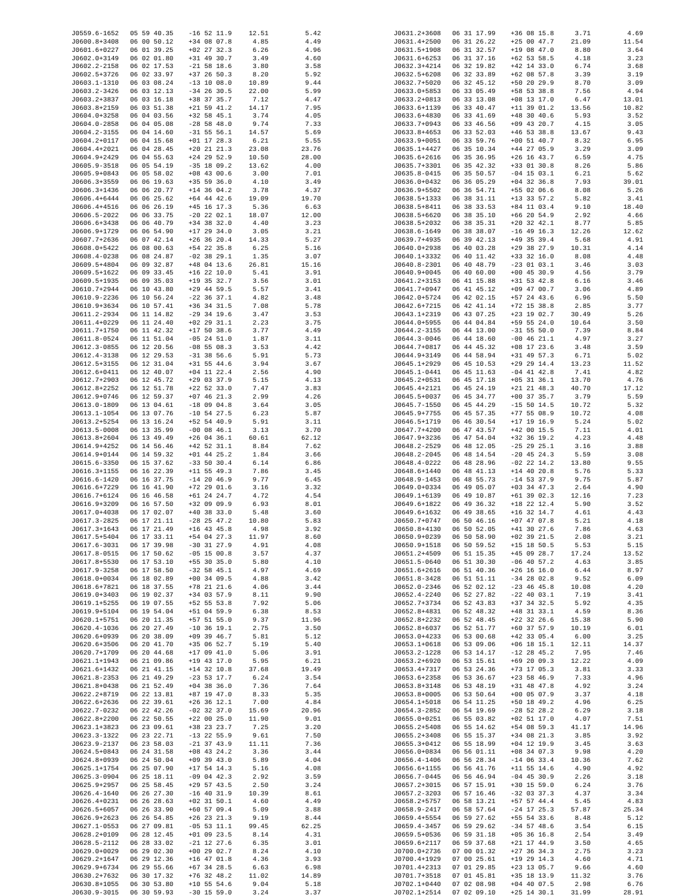| J0559.6-1652 | 05 59 40.35 | -16 52 11.9 | 12.51 | 5.42 |
| J0600.8+3408 | 06 00 50.12 | +34 08 07.8 | 4.85 | 4.49 |
| J0601.6+0227 | 06 01 39.25 | +02 27 32.3 | 6.26 | 4.96 |
| J0602.0+3149 | 06 02 01.80 | +31 49 30.7 | 3.49 | 4.60 |
| J0602.2-2158 | 06 02 17.53 | -21 58 18.6 | 3.80 | 3.58 |
| J0602.5+3726 | 06 02 33.97 | +37 26 50.3 | 8.20 | 5.92 |
| J0603.1-1310 | 06 03 08.24 | -13 10 08.0 | 10.89 | 9.44 |
| J0603.2-3426 | 06 03 12.13 | -34 26 30.5 | 22.00 | 5.99 |
| J0603.2+3837 | 06 03 16.18 | +38 37 35.7 | 7.12 | 4.47 |
| J0603.8+2159 | 06 03 51.38 | +21 59 41.2 | 14.17 | 7.95 |
| J0604.0+3258 | 06 04 03.56 | +32 58 45.1 | 3.74 | 4.05 |
| J0604.0-2858 | 06 04 05.08 | -28 58 48.0 | 9.74 | 7.33 |
| J0604.2-3155 | 06 04 14.60 | -31 55 56.1 | 14.57 | 5.69 |
| J0604.2+0117 | 06 04 15.68 | +01 17 28.3 | 6.21 | 5.55 |
| J0604.4+2021 | 06 04 28.45 | +20 21 21.3 | 23.08 | 23.76 |
| J0604.9+2429 | 06 04 55.63 | +24 29 52.9 | 10.50 | 28.00 |
| J0605.9-3518 | 06 05 54.19 | -35 18 09.2 | 13.62 | 4.00 |
| J0605.9+0843 | 06 05 58.02 | +08 43 00.6 | 3.00 | 7.01 |
| J0606.3+3559 | 06 06 19.63 | +35 59 36.0 | 4.10 | 3.49 |
| J0606.3+1436 | 06 06 20.77 | +14 36 04.2 | 3.78 | 4.37 |
| J0606.4+6444 | 06 06 25.62 | +64 44 42.6 | 19.09 | 19.70 |
| J0606.4+4516 | 06 06 26.19 | +45 16 17.3 | 5.36 | 6.63 |
| J0606.5-2022 | 06 06 33.75 | -20 22 02.1 | 18.07 | 12.00 |
| J0606.6+3438 | 06 06 40.79 | +34 38 32.0 | 4.40 | 3.23 |
| J0606.9+1729 | 06 06 54.90 | +17 29 34.0 | 3.05 | 3.21 |
| J0607.7+2636 | 06 07 42.14 | +26 36 20.4 | 14.33 | 5.27 |
| J0608.0+5422 | 06 08 00.63 | +54 22 35.8 | 6.25 | 5.16 |
| J0608.4-0238 | 06 08 24.87 | -02 38 29.1 | 1.35 | 3.07 |
| J0609.5+4804 | 06 09 32.87 | +48 04 13.6 | 26.81 | 15.16 |
| J0609.5+1622 | 06 09 33.45 | +16 22 10.0 | 5.41 | 3.91 |
| J0609.5+1935 | 06 09 35.03 | +19 35 32.7 | 3.56 | 3.01 |
| J0610.7+2944 | 06 10 43.80 | +29 44 59.5 | 5.57 | 3.41 |
| J0610.9-2236 | 06 10 56.24 | -22 36 37.1 | 4.82 | 3.48 |
| J0610.9+3634 | 06 10 57.41 | +36 34 31.5 | 7.08 | 5.78 |
| J0611.2-2934 | 06 11 14.82 | -29 34 19.6 | 3.47 | 3.53 |
| J0611.4+0229 | 06 11 24.40 | +02 29 31.1 | 2.23 | 3.75 |
| J0611.7+1750 | 06 11 42.32 | +17 50 38.6 | 3.77 | 4.49 |
| J0611.8-0524 | 06 11 51.04 | -05 24 51.0 | 1.87 | 3.11 |
| J0612.3-0855 | 06 12 20.56 | -08 55 08.3 | 3.53 | 4.42 |
| J0612.4-3138 | 06 12 29.53 | -31 38 56.6 | 5.91 | 5.73 |
| J0612.5+3155 | 06 12 31.04 | +31 55 44.6 | 3.94 | 3.67 |
| J0612.6+0411 | 06 12 40.07 | +04 11 22.4 | 2.56 | 4.90 |
| J0612.7+2903 | 06 12 45.72 | +29 03 37.9 | 5.15 | 4.13 |
| J0612.8+2252 | 06 12 51.78 | +22 52 33.0 | 7.47 | 3.83 |
| J0612.9+0746 | 06 12 59.37 | +07 46 21.3 | 2.99 | 4.26 |
| J0613.0-1809 | 06 13 04.61 | -18 09 04.8 | 3.64 | 3.05 |
| J0613.1-1054 | 06 13 07.76 | -10 54 27.5 | 6.23 | 5.87 |
| J0613.2+5254 | 06 13 16.24 | +52 54 40.9 | 5.91 | 3.11 |
| J0613.5-0008 | 06 13 35.99 | -00 08 46.1 | 3.13 | 3.70 |
| J0613.8+2604 | 06 13 49.49 | +26 04 36.1 | 60.61 | 62.12 |
| J0614.9+4252 | 06 14 56.46 | +42 52 31.1 | 8.84 | 7.62 |
| J0614.9+0144 | 06 14 59.32 | +01 44 25.2 | 1.84 | 3.66 |
| J0615.6-3350 | 06 15 37.62 | -33 50 30.4 | 6.14 | 6.86 |
| J0616.3+1155 | 06 16 22.39 | +11 55 49.3 | 7.86 | 3.45 |
| J0616.6-1420 | 06 16 37.75 | -14 20 46.9 | 9.77 | 6.45 |
| J0616.6+7229 | 06 16 41.90 | +72 29 01.6 | 3.16 | 3.32 |
| J0616.7+6124 | 06 16 46.58 | +61 24 24.7 | 4.72 | 4.54 |
| J0616.9+3209 | 06 16 57.50 | +32 09 09.9 | 6.93 | 8.01 |
| J0617.0+4038 | 06 17 02.07 | +40 38 33.0 | 5.48 | 3.60 |
| J0617.3-2825 | 06 17 21.11 | -28 25 47.2 | 10.80 | 5.83 |
| J0617.3+1643 | 06 17 21.49 | +16 43 45.8 | 4.98 | 3.92 |
| J0617.5+5404 | 06 17 33.11 | +54 04 27.3 | 11.97 | 8.60 |
| J0617.6-3031 | 06 17 39.98 | -30 31 27.9 | 4.91 | 4.08 |
| J0617.8-0515 | 06 17 50.62 | -05 15 00.8 | 3.57 | 4.37 |
| J0617.8+5530 | 06 17 53.10 | +55 30 35.0 | 5.80 | 4.10 |
| J0617.9-3258 | 06 17 58.50 | -32 58 45.1 | 4.97 | 4.69 |
| J0618.0+0034 | 06 18 02.89 | +00 34 09.5 | 4.88 | 3.42 |
| J0618.6+7821 | 06 18 37.55 | +78 21 21.6 | 4.06 | 3.44 |
| J0619.0+3403 | 06 19 02.37 | +34 03 57.9 | 8.11 | 9.90 |
| J0619.1+5255 | 06 19 07.55 | +52 55 53.8 | 7.92 | 5.06 |
| J0619.9+5104 | 06 19 54.04 | +51 04 59.9 | 6.38 | 8.53 |
| J0620.1+5751 | 06 20 11.35 | +57 51 55.0 | 9.37 | 11.96 |
| J0620.4-1036 | 06 20 27.49 | -10 36 19.1 | 2.75 | 3.50 |
| J0620.6+0939 | 06 20 38.09 | +09 39 46.7 | 5.81 | 5.12 |
| J0620.6+3506 | 06 20 41.70 | +35 06 52.7 | 5.19 | 5.40 |
| J0620.7+1709 | 06 20 44.68 | +17 09 41.0 | 5.06 | 3.91 |
| J0621.1+1943 | 06 21 09.86 | +19 43 17.0 | 5.95 | 6.21 |
| J0621.6+1432 | 06 21 41.15 | +14 32 10.8 | 37.68 | 19.49 |
| J0621.8-2353 | 06 21 49.29 | -23 53 17.7 | 6.24 | 3.54 |
| J0621.8+0438 | 06 21 52.49 | +04 38 36.0 | 7.36 | 7.64 |
| J0622.2+8719 | 06 22 13.81 | +87 19 47.0 | 8.33 | 5.35 |
| J0622.6+2636 | 06 22 39.61 | +26 36 12.1 | 7.00 | 4.84 |
| J0622.7-0232 | 06 22 42.26 | -02 32 37.0 | 15.69 | 20.96 |
| J0622.8+2200 | 06 22 50.55 | +22 00 25.0 | 11.90 | 9.01 |
| J0623.1+3823 | 06 23 09.61 | +38 23 23.7 | 7.25 | 3.20 |
| J0623.3-1322 | 06 23 22.71 | -13 22 55.9 | 9.61 | 7.50 |
| J0623.9-2137 | 06 23 58.03 | -21 37 43.9 | 11.11 | 7.36 |
| J0624.5+0843 | 06 24 31.58 | +08 43 24.2 | 3.36 | 3.44 |
| J0624.8+0939 | 06 24 50.04 | +09 39 43.0 | 5.89 | 4.04 |
| J0625.1+1754 | 06 25 07.90 | +17 54 14.3 | 5.16 | 4.08 |
| J0625.3-0904 | 06 25 18.11 | -09 04 42.3 | 2.92 | 3.59 |
| J0625.9+2957 | 06 25 58.45 | +29 57 43.5 | 2.50 | 3.24 |
| J0626.4-1640 | 06 26 27.30 | -16 40 31.9 | 10.39 | 8.61 |
| J0626.4+0231 | 06 26 28.63 | +02 31 50.1 | 4.60 | 4.49 |
| J0626.5+6057 | 06 26 33.90 | +60 57 09.4 | 5.09 | 3.88 |
| J0626.9+2623 | 06 26 54.85 | +26 23 21.3 | 9.19 | 8.44 |
| J0627.1-0553 | 06 27 09.81 | -05 53 11.1 | 99.45 | 62.25 |
| J0628.2+0109 | 06 28 12.45 | +01 09 23.5 | 8.14 | 4.31 |
| J0628.5-2112 | 06 28 33.02 | -21 12 27.6 | 6.35 | 3.01 |
| J0629.0+0029 | 06 29 02.30 | +00 29 02.7 | 8.24 | 4.10 |
| J0629.2+1647 | 06 29 12.36 | +16 47 01.8 | 4.36 | 3.93 |
| J0629.9+6734 | 06 29 55.66 | +67 34 28.5 | 6.63 | 6.98 |
| J0630.2+7632 | 06 30 17.32 | +76 32 48.2 | 11.02 | 14.89 |
| J0630.8+1055 | 06 30 53.80 | +10 55 54.6 | 9.04 | 5.18 |
| J0630.9-3015 | 06 30 59.93 | -30 15 59.0 | 3.24 | 3.37 |
| J0631.2+3608 | 06 31 17.99 | +36 08 15.8 | 3.71 | 4.69 |
| J0631.4+2500 | 06 31 26.22 | +25 00 47.7 | 21.09 | 11.54 |
| J0631.5+1908 | 06 31 32.57 | +19 08 47.0 | 8.80 | 3.64 |
| J0631.6+6253 | 06 31 37.16 | +62 53 58.5 | 4.18 | 3.23 |
| J0632.3+4214 | 06 32 19.82 | +42 14 33.0 | 6.74 | 3.68 |
| J0632.5+6208 | 06 32 33.89 | +62 08 57.8 | 3.39 | 3.19 |
| J0632.7+5020 | 06 32 45.12 | +50 20 29.9 | 8.70 | 3.09 |
| J0633.0+5853 | 06 33 05.49 | +58 53 38.8 | 7.56 | 4.94 |
| J0633.2+0813 | 06 33 13.08 | +08 13 17.0 | 6.47 | 13.01 |
| J0633.6+1139 | 06 33 40.47 | +11 39 01.2 | 13.56 | 10.82 |
| J0633.6+4830 | 06 33 41.69 | +48 30 40.6 | 5.93 | 3.52 |
| J0633.7+0943 | 06 33 46.56 | +09 43 20.7 | 4.15 | 3.05 |
| J0633.8+4653 | 06 33 52.03 | +46 53 38.8 | 13.67 | 9.43 |
| J0633.9+0051 | 06 33 59.76 | +00 51 40.7 | 8.32 | 6.95 |
| J0635.1+4427 | 06 35 10.34 | +44 27 05.9 | 3.29 | 3.09 |
| J0635.6+2616 | 06 35 36.95 | +26 16 43.7 | 6.59 | 4.75 |
| J0635.7+3301 | 06 35 42.32 | +33 01 30.8 | 8.26 | 5.86 |
| J0635.8-0415 | 06 35 50.57 | -04 15 03.1 | 6.21 | 5.62 |
| J0636.0+0432 | 06 36 05.29 | +04 32 36.8 | 7.93 | 39.01 |
| J0636.9+5502 | 06 36 54.71 | +55 02 06.6 | 8.08 | 5.26 |
| J0638.5+1333 | 06 38 31.11 | +13 33 57.2 | 5.82 | 3.41 |
| J0638.5+8411 | 06 38 33.53 | +84 11 03.4 | 9.10 | 18.40 |
| J0638.5+6620 | 06 38 35.10 | +66 20 54.9 | 2.92 | 4.66 |
| J0638.5+2032 | 06 38 35.31 | +20 32 42.1 | 8.77 | 5.85 |
| J0638.6-1649 | 06 38 38.07 | -16 49 16.3 | 12.26 | 12.62 |
| J0639.7+4935 | 06 39 42.13 | +49 35 39.4 | 5.68 | 4.91 |
| J0640.0+2938 | 06 40 03.28 | +29 38 27.9 | 10.31 | 4.14 |
| J0640.1+3332 | 06 40 11.42 | +33 32 16.0 | 8.08 | 4.48 |
| J0640.8-2301 | 06 40 48.79 | -23 01 03.1 | 3.46 | 3.03 |
| J0640.9+0045 | 06 40 60.00 | +00 45 30.9 | 4.56 | 3.79 |
| J0641.2+3153 | 06 41 15.88 | +31 53 42.8 | 6.16 | 3.46 |
| J0641.7+0947 | 06 41 45.12 | +09 47 00.7 | 3.06 | 4.89 |
| J0642.0+5724 | 06 42 02.15 | +57 24 43.6 | 6.96 | 5.50 |
| J0642.6+7215 | 06 42 41.14 | +72 15 38.8 | 2.85 | 3.77 |
| J0643.1+2319 | 06 43 07.25 | +23 19 02.7 | 30.49 | 5.26 |
| J0644.0+5955 | 06 44 04.84 | +59 55 24.0 | 10.64 | 3.50 |
| J0644.2-3155 | 06 44 13.00 | -31 55 50.0 | 7.39 | 8.84 |
| J0644.3-0046 | 06 44 18.60 | -00 46 21.1 | 4.97 | 3.27 |
| J0644.7+0817 | 06 44 45.32 | +08 17 23.6 | 3.48 | 3.59 |
| J0644.9+3149 | 06 44 58.94 | +31 49 57.3 | 6.71 | 5.02 |
| J0645.1+2929 | 06 45 10.53 | +29 29 14.4 | 13.23 | 11.52 |
| J0645.1-0441 | 06 45 11.63 | -04 41 42.8 | 7.41 | 4.82 |
| J0645.2+0531 | 06 45 17.18 | +05 31 36.1 | 13.70 | 4.76 |
| J0645.4+2121 | 06 45 24.19 | +21 21 48.3 | 40.70 | 17.12 |
| J0645.5+0037 | 06 45 34.77 | +00 37 35.7 | 3.79 | 5.59 |
| J0645.7-1550 | 06 45 44.29 | -15 50 14.5 | 10.72 | 5.32 |
| J0645.9+7755 | 06 45 57.35 | +77 55 08.9 | 10.72 | 4.08 |
| J0646.5+1719 | 06 46 30.54 | +17 19 16.9 | 5.24 | 5.02 |
| J0647.7+4200 | 06 47 43.57 | +42 00 15.5 | 7.11 | 4.01 |
| J0647.9+3236 | 06 47 54.04 | +32 36 19.2 | 4.23 | 4.48 |
| J0648.2-2529 | 06 48 12.05 | -25 29 25.1 | 3.16 | 3.88 |
| J0648.2-2045 | 06 48 14.54 | -20 45 24.3 | 5.59 | 3.08 |
| J0648.4-0222 | 06 48 28.96 | -02 22 14.2 | 13.80 | 9.55 |
| J0648.6+1440 | 06 48 41.13 | +14 40 20.8 | 5.76 | 5.33 |
| J0648.9-1453 | 06 48 55.73 | -14 53 37.9 | 9.75 | 5.87 |
| J0649.0+0334 | 06 49 05.07 | +03 34 47.3 | 2.64 | 4.90 |
| J0649.1+6139 | 06 49 10.87 | +61 39 02.3 | 12.16 | 7.23 |
| J0649.6+1822 | 06 49 36.32 | +18 22 12.4 | 5.90 | 3.52 |
| J0649.6+1632 | 06 49 38.65 | +16 32 14.7 | 4.61 | 4.43 |
| J0650.7+0747 | 06 50 46.16 | +07 47 07.8 | 5.21 | 4.18 |
| J0650.8+4130 | 06 50 52.05 | +41 30 27.6 | 7.86 | 4.63 |
| J0650.9+0239 | 06 50 58.90 | +02 39 21.5 | 2.08 | 3.21 |
| J0650.9+1518 | 06 50 59.52 | +15 18 50.5 | 5.53 | 5.15 |
| J0651.2+4509 | 06 51 15.35 | +45 09 28.7 | 17.24 | 13.52 |
| J0651.5-0640 | 06 51 30.30 | -06 40 57.2 | 4.63 | 3.85 |
| J0651.6+2616 | 06 51 40.36 | +26 16 16.0 | 6.44 | 8.97 |
| J0651.8-3428 | 06 51 51.11 | -34 28 02.8 | 9.52 | 6.09 |
| J0652.0-2346 | 06 52 02.12 | -23 46 45.8 | 10.08 | 4.20 |
| J0652.4-2240 | 06 52 27.82 | -22 40 03.1 | 7.19 | 3.41 |
| J0652.7+3734 | 06 52 43.83 | +37 34 32.5 | 5.92 | 4.35 |
| J0652.8+4831 | 06 52 48.32 | +48 31 33.1 | 4.59 | 8.36 |
| J0652.8+2232 | 06 52 48.45 | +22 32 26.6 | 15.38 | 5.90 |
| J0652.8+6037 | 06 52 51.77 | +60 37 57.9 | 10.19 | 6.01 |
| J0653.0+4233 | 06 53 00.68 | +42 33 05.4 | 6.00 | 3.25 |
| J0653.1+0618 | 06 53 09.06 | +06 18 15.1 | 12.11 | 14.37 |
| J0653.2-1228 | 06 53 14.17 | -12 28 45.2 | 7.95 | 7.46 |
| J0653.2+6920 | 06 53 15.61 | +69 20 09.3 | 12.22 | 4.09 |
| J0653.4+7317 | 06 53 24.36 | +73 17 05.3 | 3.81 | 3.33 |
| J0653.6+2358 | 06 53 36.67 | +23 58 46.9 | 7.33 | 4.96 |
| J0653.8+3148 | 06 53 48.19 | +31 48 47.8 | 4.92 | 3.24 |
| J0653.8+0005 | 06 53 50.64 | +00 05 07.9 | 3.37 | 4.18 |
| J0654.1+5018 | 06 54 11.25 | +50 18 49.2 | 4.96 | 6.25 |
| J0654.3-2852 | 06 54 19.69 | -28 52 28.2 | 6.29 | 3.18 |
| J0655.0+0251 | 06 55 03.82 | +02 51 17.0 | 4.07 | 7.51 |
| J0655.2+5408 | 06 55 14.62 | +54 08 59.3 | 41.17 | 14.96 |
| J0655.2+3408 | 06 55 15.37 | +34 08 21.3 | 3.85 | 3.92 |
| J0655.3+0412 | 06 55 18.99 | +04 12 19.9 | 3.45 | 3.63 |
| J0656.0+0834 | 06 56 01.11 | +08 34 07.3 | 9.98 | 4.20 |
| J0656.4-1406 | 06 56 28.34 | -14 06 33.4 | 10.36 | 7.62 |
| J0656.6+1155 | 06 56 41.76 | +11 55 14.6 | 4.90 | 4.92 |
| J0656.7-0445 | 06 56 46.94 | -04 45 30.9 | 2.26 | 3.18 |
| J0657.2+3015 | 06 57 15.91 | +30 15 59.0 | 6.24 | 3.76 |
| J0657.2-3203 | 06 57 16.46 | -32 03 37.3 | 4.37 | 3.34 |
| J0658.2+5757 | 06 58 13.21 | +57 57 44.4 | 5.45 | 4.83 |
| J0658.9-2417 | 06 58 57.64 | -24 17 25.3 | 57.87 | 25.34 |
| J0659.4+5554 | 06 59 27.62 | +55 54 33.6 | 8.48 | 5.12 |
| J0659.4-3457 | 06 59 29.62 | -34 57 48.6 | 3.54 | 6.15 |
| J0659.5+0536 | 06 59 31.18 | +05 36 16.8 | 2.54 | 3.49 |
| J0659.6+2117 | 06 59 37.68 | +21 17 44.9 | 3.50 | 4.65 |
| J0700.0+2736 | 07 00 01.32 | +27 36 34.3 | 2.75 | 3.23 |
| J0700.4+1929 | 07 00 25.61 | +19 29 14.3 | 4.60 | 4.71 |
| J0701.4+2313 | 07 01 29.85 | +23 13 05.7 | 9.66 | 4.60 |
| J0701.7+3518 | 07 01 45.81 | +35 18 13.9 | 11.32 | 3.76 |
| J0702.1+0440 | 07 02 08.98 | +04 40 07.5 | 2.98 | 6.76 |
| J0702.1+2514 | 07 02 09.10 | +25 14 30.1 | 31.99 | 28.91 |